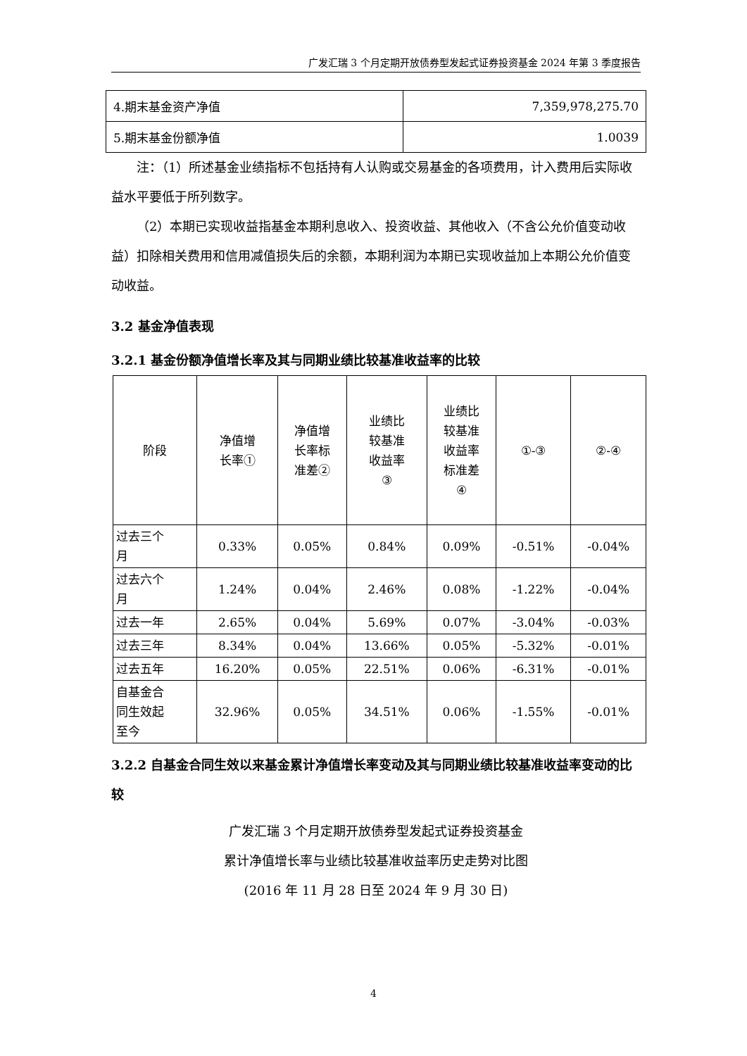广发汇瑞 3 个月定期开放债券型发起式证券投资基金 2024 年第 3 季度报告
| 4.期末基金资产净值 | 7,359,978,275.70 |
| 5.期末基金份额净值 | 1.0039 |
注：（1）所述基金业绩指标不包括持有人认购或交易基金的各项费用，计入费用后实际收益水平要低于所列数字。
（2）本期已实现收益指基金本期利息收入、投资收益、其他收入（不含公允价值变动收益）扣除相关费用和信用减值损失后的余额，本期利润为本期已实现收益加上本期公允价值变动收益。
3.2 基金净值表现
3.2.1 基金份额净值增长率及其与同期业绩比较基准收益率的比较
| 阶段 | 净值增 长率① | 净值增 长率标 准差② | 业绩比 较基准 收益率 ③ | 业绩比 较基准 收益率 标准差 ④ | ①-③ | ②-④ |
| --- | --- | --- | --- | --- | --- | --- |
| 过去三个 月 | 0.33% | 0.05% | 0.84% | 0.09% | -0.51% | -0.04% |
| 过去六个 月 | 1.24% | 0.04% | 2.46% | 0.08% | -1.22% | -0.04% |
| 过去一年 | 2.65% | 0.04% | 5.69% | 0.07% | -3.04% | -0.03% |
| 过去三年 | 8.34% | 0.04% | 13.66% | 0.05% | -5.32% | -0.01% |
| 过去五年 | 16.20% | 0.05% | 22.51% | 0.06% | -6.31% | -0.01% |
| 自基金合 同生效起 至今 | 32.96% | 0.05% | 34.51% | 0.06% | -1.55% | -0.01% |
3.2.2 自基金合同生效以来基金累计净值增长率变动及其与同期业绩比较基准收益率变动的比较
广发汇瑞 3 个月定期开放债券型发起式证券投资基金
累计净值增长率与业绩比较基准收益率历史走势对比图
(2016 年 11 月 28 日至 2024 年 9 月 30 日)
4